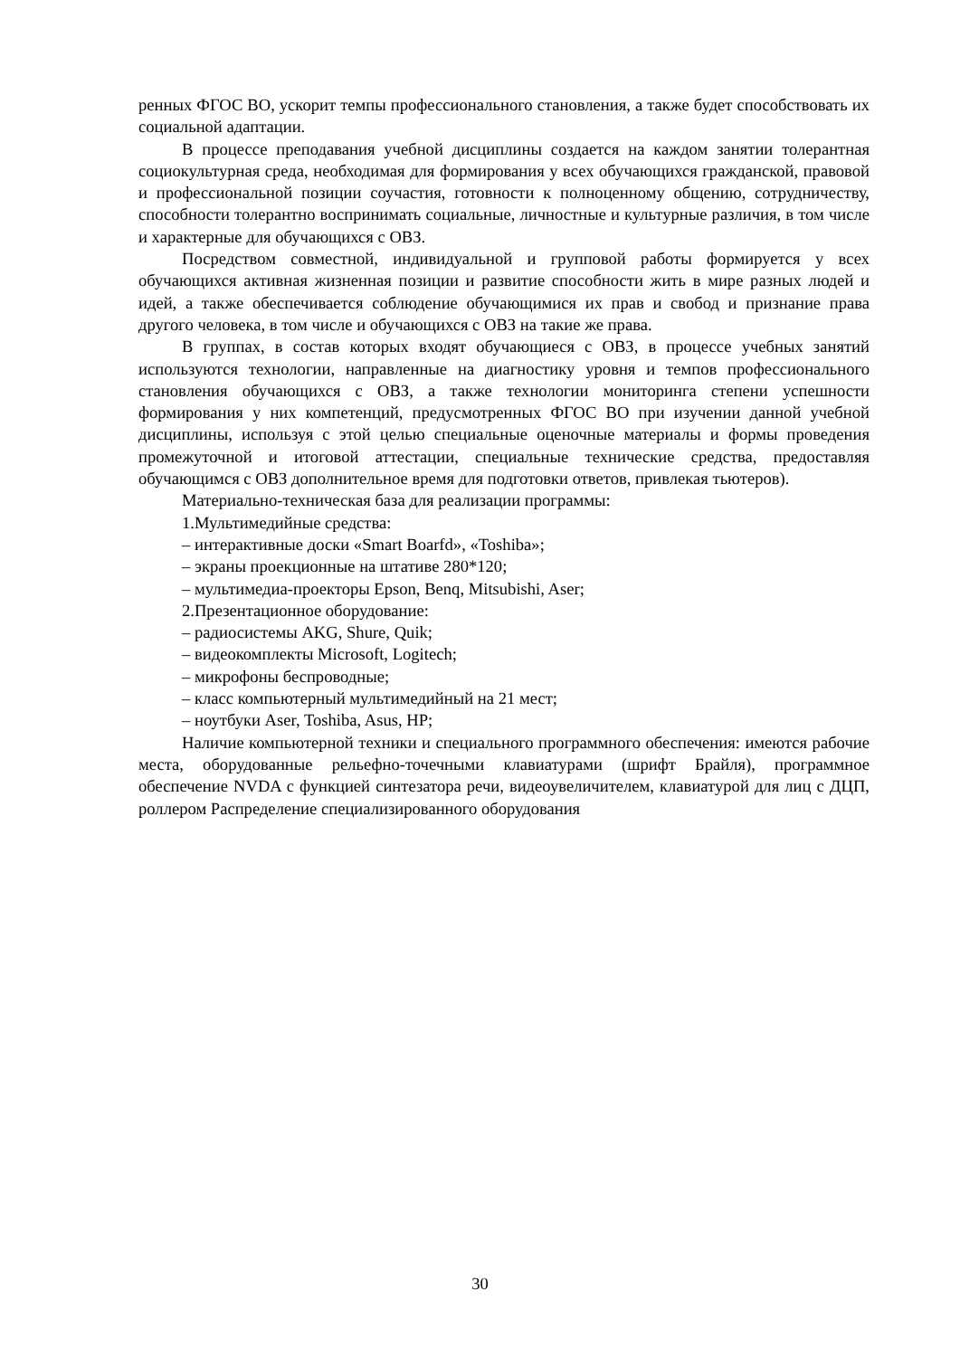ренных ФГОС ВО, ускорит темпы профессионального становления, а также будет способствовать их социальной адаптации.
В процессе преподавания учебной дисциплины создается на каждом занятии толерантная социокультурная среда, необходимая для формирования у всех обучающихся гражданской, правовой и профессиональной позиции соучастия, готовности к полноценному общению, сотрудничеству, способности толерантно воспринимать социальные, личностные и культурные различия, в том числе и характерные для обучающихся с ОВЗ.
Посредством совместной, индивидуальной и групповой работы формируется у всех обучающихся активная жизненная позиции и развитие способности жить в мире разных людей и идей, а также обеспечивается соблюдение обучающимися их прав и свобод и признание права другого человека, в том числе и обучающихся с ОВЗ на такие же права.
В группах, в состав которых входят обучающиеся с ОВЗ, в процессе учебных занятий используются технологии, направленные на диагностику уровня и темпов профессионального становления обучающихся с ОВЗ, а также технологии мониторинга степени успешности формирования у них компетенций, предусмотренных ФГОС ВО при изучении данной учебной дисциплины, используя с этой целью специальные оценочные материалы и формы проведения промежуточной и итоговой аттестации, специальные технические средства, предоставляя обучающимся с ОВЗ дополнительное время для подготовки ответов, привлекая тьютеров).
Материально-техническая база для реализации программы:
1.Мультимедийные средства:
– интерактивные доски «Smart Boarfd», «Toshiba»;
– экраны проекционные на штативе 280*120;
– мультимедиа-проекторы Epson, Benq, Mitsubishi, Aser;
2.Презентационное оборудование:
– радиосистемы AKG, Shure, Quik;
– видеокомплекты Microsoft, Logitech;
– микрофоны беспроводные;
– класс компьютерный мультимедийный на 21 мест;
– ноутбуки Aser, Toshiba, Asus, HP;
Наличие компьютерной техники и специального программного обеспечения: имеются рабочие места, оборудованные рельефно-точечными клавиатурами (шрифт Брайля), программное обеспечение NVDA с функцией синтезатора речи, видеоувеличителем, клавиатурой для лиц с ДЦП, роллером Распределение специализированного оборудования
30